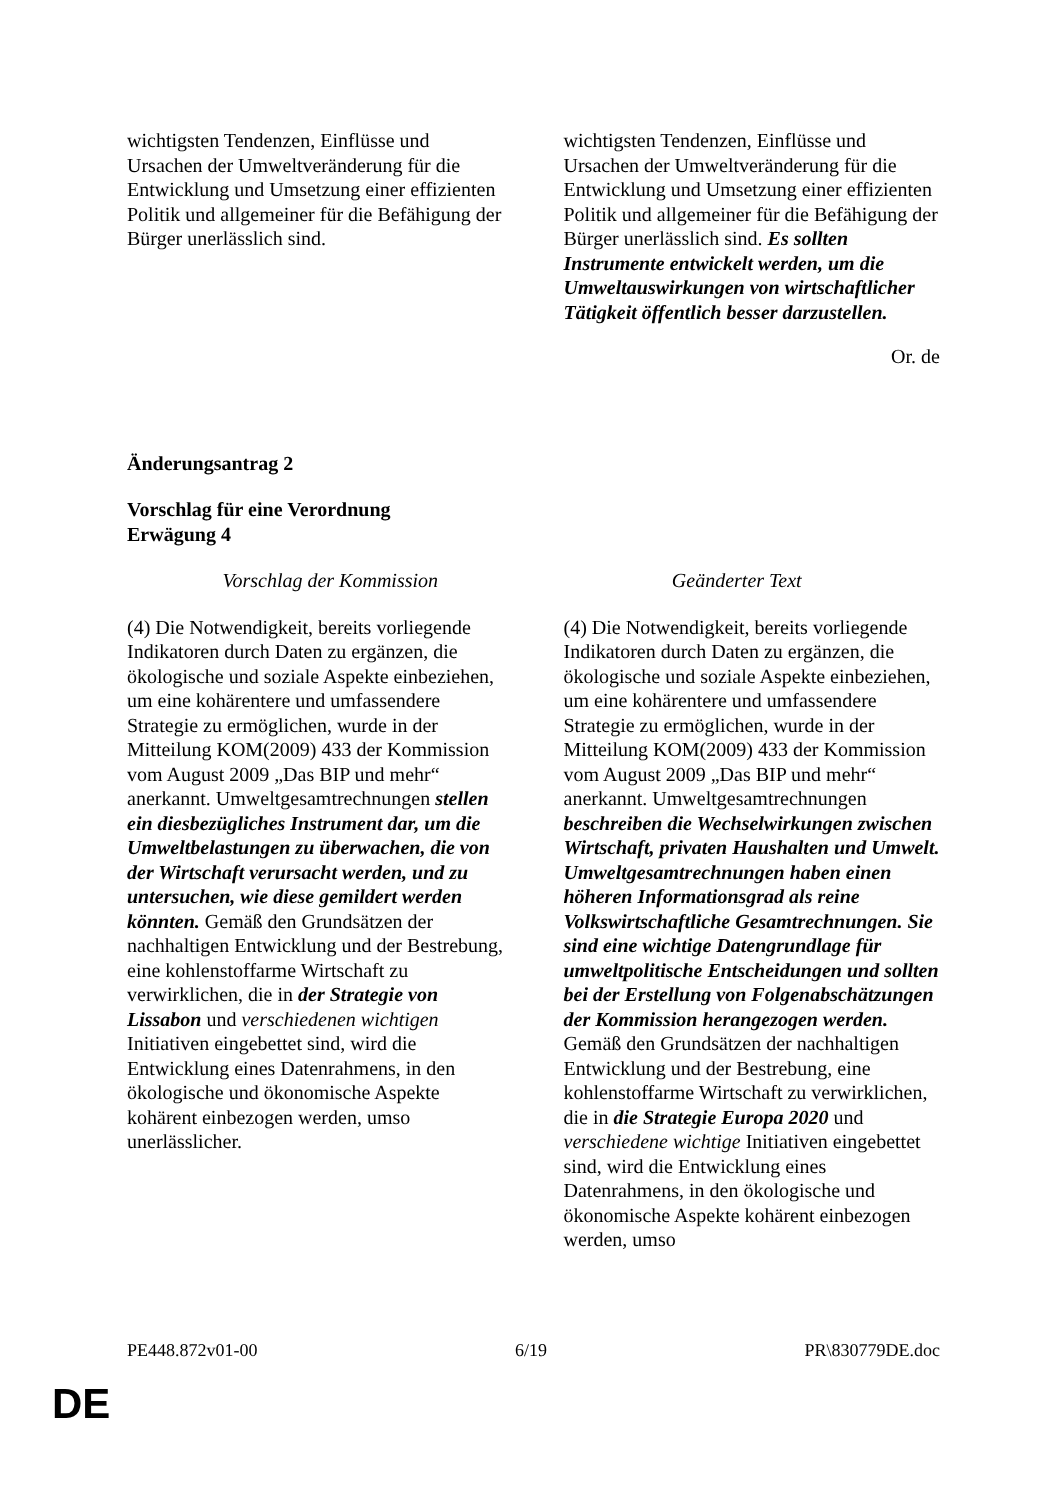| wichtigsten Tendenzen, Einflüsse und Ursachen der Umweltveränderung für die Entwicklung und Umsetzung einer effizienten Politik und allgemeiner für die Befähigung der Bürger unerlässlich sind. | wichtigsten Tendenzen, Einflüsse und Ursachen der Umweltveränderung für die Entwicklung und Umsetzung einer effizienten Politik und allgemeiner für die Befähigung der Bürger unerlässlich sind. Es sollten Instrumente entwickelt werden, um die Umweltauswirkungen von wirtschaftlicher Tätigkeit öffentlich besser darzustellen. |
Or. de
Änderungsantrag 2
Vorschlag für eine Verordnung
Erwägung 4
| Vorschlag der Kommission | Geänderter Text |
| (4) Die Notwendigkeit, bereits vorliegende Indikatoren durch Daten zu ergänzen, die ökologische und soziale Aspekte einbeziehen, um eine kohärentere und umfassendere Strategie zu ermöglichen, wurde in der Mitteilung KOM(2009) 433 der Kommission vom August 2009 „Das BIP und mehr“ anerkannt. Umweltgesamtrechnungen stellen ein diesbezügliches Instrument dar, um die Umweltbelastungen zu überwachen, die von der Wirtschaft verursacht werden, und zu untersuchen, wie diese gemildert werden könnten. Gemäß den Grundsätzen der nachhaltigen Entwicklung und der Bestrebung, eine kohlenstoffarme Wirtschaft zu verwirklichen, die in der Strategie von Lissabon und verschiedenen wichtigen Initiativen eingebettet sind, wird die Entwicklung eines Datenrahmens, in den ökologische und ökonomische Aspekte kohärent einbezogen werden, umso unerlässlicher. | (4) Die Notwendigkeit, bereits vorliegende Indikatoren durch Daten zu ergänzen, die ökologische und soziale Aspekte einbeziehen, um eine kohärentere und umfassendere Strategie zu ermöglichen, wurde in der Mitteilung KOM(2009) 433 der Kommission vom August 2009 „Das BIP und mehr“ anerkannt. Umweltgesamtrechnungen beschreiben die Wechselwirkungen zwischen Wirtschaft, privaten Haushalten und Umwelt. Umweltgesamtrechnungen haben einen höheren Informationsgrad als reine Volkswirtschaftliche Gesamtrechnungen. Sie sind eine wichtige Datengrundlage für umweltpolitische Entscheidungen und sollten bei der Erstellung von Folgenabschätzungen der Kommission herangezogen werden. Gemäß den Grundsätzen der nachhaltigen Entwicklung und der Bestrebung, eine kohlenstoffarme Wirtschaft zu verwirklichen, die in die Strategie Europa 2020 und verschiedene wichtige Initiativen eingebettet sind, wird die Entwicklung eines Datenrahmens, in den ökologische und ökonomische Aspekte kohärent einbezogen werden, umso |
PE448.872v01-00 6/19 PR\830779DE.doc
DE